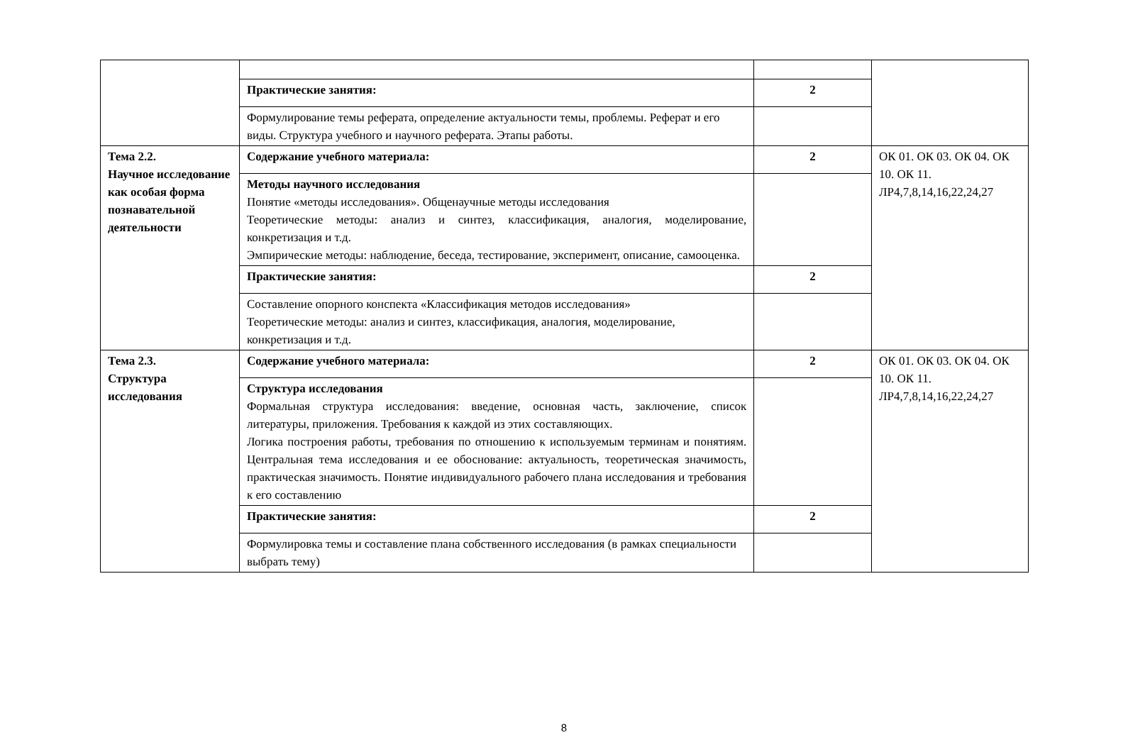| | Практические занятия: | 2 | |
| | Формулирование темы реферата, определение актуальности темы, проблемы. Реферат и его виды. Структура учебного и научного реферата. Этапы работы. | | |
| Тема 2.2. Научное исследование как особая форма познавательной деятельности | Содержание учебного материала: | 2 | ОК 01. ОК 03. ОК 04. ОК 10. ОК 11. ЛР4,7,8,14,16,22,24,27 |
| | Методы научного исследования Понятие «методы исследования». Общенаучные методы исследования Теоретические методы: анализ и синтез, классификация, аналогия, моделирование, конкретизация и т.д. Эмпирические методы: наблюдение, беседа, тестирование, эксперимент, описание, самооценка. | | |
| | Практические занятия: | 2 | |
| | Составление опорного конспекта «Классификация методов исследования» Теоретические методы: анализ и синтез, классификация, аналогия, моделирование, конкретизация и т.д. | | |
| Тема 2.3. Структура исследования | Содержание учебного материала: | 2 | ОК 01. ОК 03. ОК 04. ОК 10. ОК 11. ЛР4,7,8,14,16,22,24,27 |
| | Структура исследования Формальная структура исследования: введение, основная часть, заключение, список литературы, приложения. Требования к каждой из этих составляющих. Логика построения работы, требования по отношению к используемым терминам и понятиям. Центральная тема исследования и ее обоснование: актуальность, теоретическая значимость, практическая значимость. Понятие индивидуального рабочего плана исследования и требования к его составлению | | |
| | Практические занятия: | 2 | |
| | Формулировка темы и составление плана собственного исследования (в рамках специальности выбрать тему) | | |
8